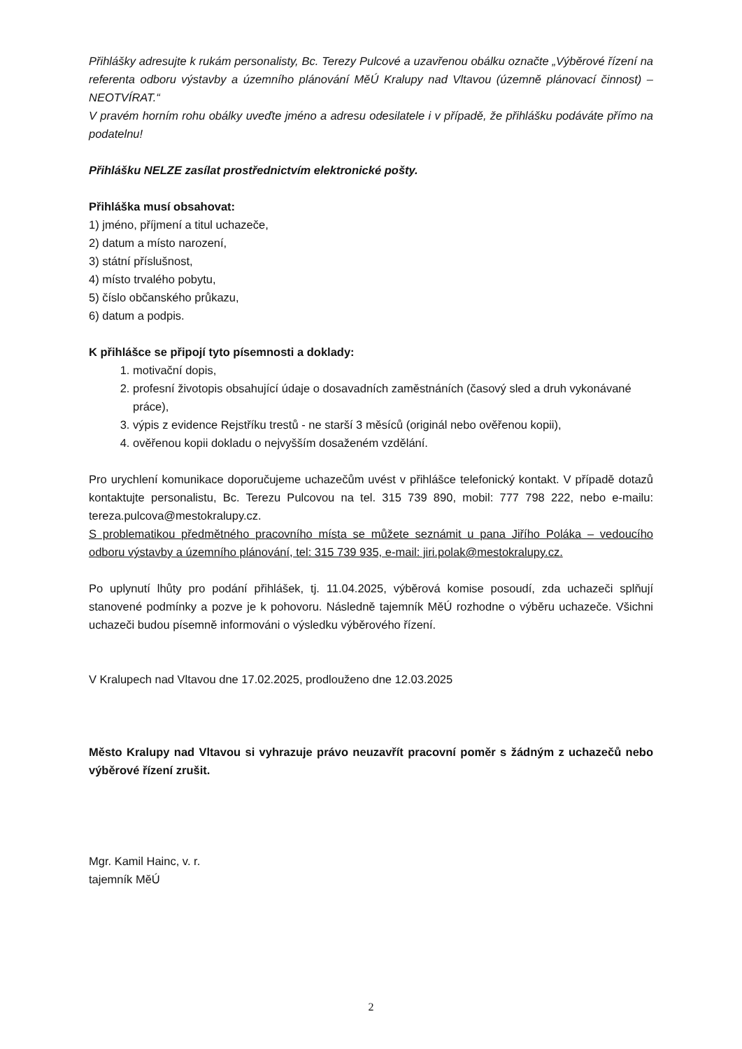Přihlášky adresujte k rukám personalisty, Bc. Terezy Pulcové a uzavřenou obálku označte „Výběrové řízení na referenta odboru výstavby a územního plánování MěÚ Kralupy nad Vltavou (územně plánovací činnost) – NEOTVÍRAT.“
V pravém horním rohu obálky uveďte jméno a adresu odesilatele i v případě, že přihlášku podáváte přímo na podatelnu!
Přihlášku NELZE zasílat prostřednictvím elektronické pošty.
Přihláška musí obsahovat:
1) jméno, příjmení a titul uchazeče,
2) datum a místo narození,
3) státní příslušnost,
4) místo trvalého pobytu,
5) číslo občanského průkazu,
6) datum a podpis.
K přihlášce se připojí tyto písemnosti a doklady:
1. motivační dopis,
2. profesní životopis obsahující údaje o dosavadních zaměstnáních (časový sled a druh vykonávané práce),
3. výpis z evidence Rejstříku trestů - ne starší 3 měsíců (originál nebo ověřenou kopii),
4. ověřenou kopii dokladu o nejvyšším dosaženém vzdělání.
Pro urychlení komunikace doporučujeme uchazečům uvést v přihlášce telefonický kontakt. V případě dotazů kontaktujte personalistu, Bc. Terezu Pulcovou na tel. 315 739 890, mobil: 777 798 222, nebo e-mailu: tereza.pulcova@mestokralupy.cz.
S problematikou předmětného pracovního místa se můžete seznámit u pana Jiřího Poláka – vedoucího odboru výstavby a územního plánování, tel: 315 739 935, e-mail: jiri.polak@mestokralupy.cz.
Po uplynutí lhůty pro podání přihlášek, tj. 11.04.2025, výběrová komise posoudí, zda uchazeči splňují stanovené podmínky a pozve je k pohovoru. Následně tajemník MěÚ rozhodne o výběru uchazeče. Všichni uchazeči budou písemně informováni o výsledku výběrového řízení.
V Kralupech nad Vltavou dne 17.02.2025, prodlouženo dne 12.03.2025
Město Kralupy nad Vltavou si vyhrazuje právo neuzavřít pracovní poměr s žádným z uchazečů nebo výběrové řízení zrušit.
Mgr. Kamil Hainc, v. r.
tajemník MěÚ
2